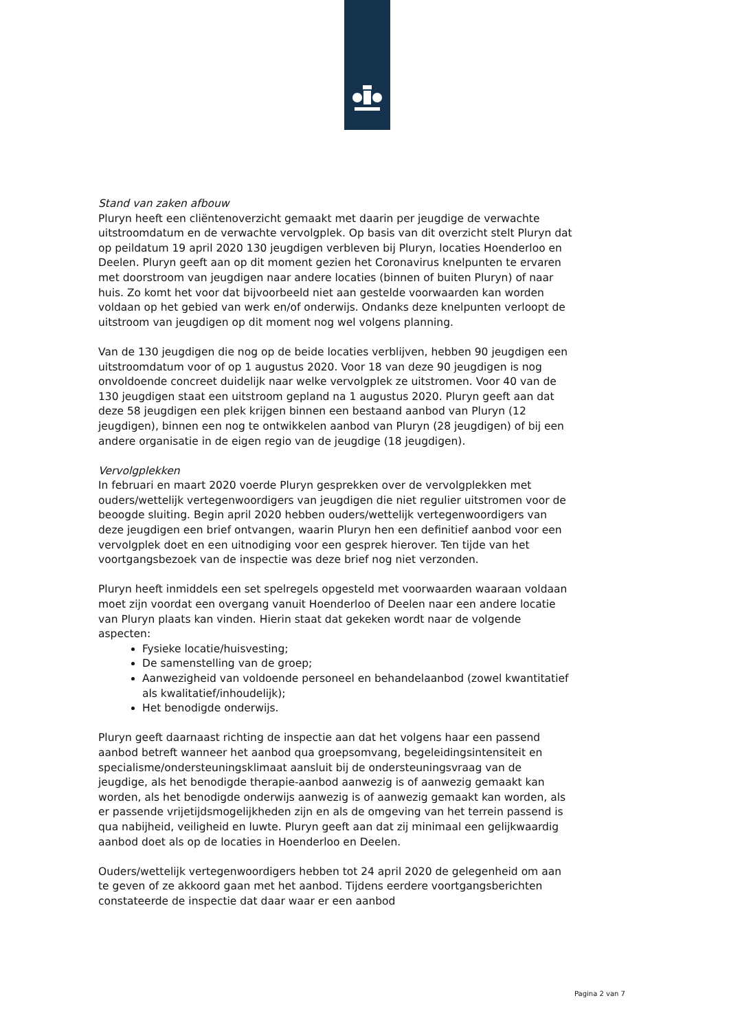Stand van zaken afbouw
Pluryn heeft een cliëntenoverzicht gemaakt met daarin per jeugdige de verwachte uitstroomdatum en de verwachte vervolgplek. Op basis van dit overzicht stelt Pluryn dat op peildatum 19 april 2020 130 jeugdigen verbleven bij Pluryn, locaties Hoenderloo en Deelen. Pluryn geeft aan op dit moment gezien het Coronavirus knelpunten te ervaren met doorstroom van jeugdigen naar andere locaties (binnen of buiten Pluryn) of naar huis. Zo komt het voor dat bijvoorbeeld niet aan gestelde voorwaarden kan worden voldaan op het gebied van werk en/of onderwijs. Ondanks deze knelpunten verloopt de uitstroom van jeugdigen op dit moment nog wel volgens planning.
Van de 130 jeugdigen die nog op de beide locaties verblijven, hebben 90 jeugdigen een uitstroomdatum voor of op 1 augustus 2020. Voor 18 van deze 90 jeugdigen is nog onvoldoende concreet duidelijk naar welke vervolgplek ze uitstromen. Voor 40 van de 130 jeugdigen staat een uitstroom gepland na 1 augustus 2020. Pluryn geeft aan dat deze 58 jeugdigen een plek krijgen binnen een bestaand aanbod van Pluryn (12 jeugdigen), binnen een nog te ontwikkelen aanbod van Pluryn (28 jeugdigen) of bij een andere organisatie in de eigen regio van de jeugdige (18 jeugdigen).
Vervolgplekken
In februari en maart 2020 voerde Pluryn gesprekken over de vervolgplekken met ouders/wettelijk vertegenwoordigers van jeugdigen die niet regulier uitstromen voor de beoogde sluiting. Begin april 2020 hebben ouders/wettelijk vertegenwoordigers van deze jeugdigen een brief ontvangen, waarin Pluryn hen een definitief aanbod voor een vervolgplek doet en een uitnodiging voor een gesprek hierover. Ten tijde van het voortgangsbezoek van de inspectie was deze brief nog niet verzonden.
Pluryn heeft inmiddels een set spelregels opgesteld met voorwaarden waaraan voldaan moet zijn voordat een overgang vanuit Hoenderloo of Deelen naar een andere locatie van Pluryn plaats kan vinden. Hierin staat dat gekeken wordt naar de volgende aspecten:
Fysieke locatie/huisvesting;
De samenstelling van de groep;
Aanwezigheid van voldoende personeel en behandelaanbod (zowel kwantitatief als kwalitatief/inhoudelijk);
Het benodigde onderwijs.
Pluryn geeft daarnaast richting de inspectie aan dat het volgens haar een passend aanbod betreft wanneer het aanbod qua groepsomvang, begeleidingsintensiteit en specialisme/ondersteuningsklimaat aansluit bij de ondersteuningsvraag van de jeugdige, als het benodigde therapie-aanbod aanwezig is of aanwezig gemaakt kan worden, als het benodigde onderwijs aanwezig is of aanwezig gemaakt kan worden, als er passende vrijetijdsmogelijkheden zijn en als de omgeving van het terrein passend is qua nabijheid, veiligheid en luwte. Pluryn geeft aan dat zij minimaal een gelijkwaardig aanbod doet als op de locaties in Hoenderloo en Deelen.
Ouders/wettelijk vertegenwoordigers hebben tot 24 april 2020 de gelegenheid om aan te geven of ze akkoord gaan met het aanbod. Tijdens eerdere voortgangsberichten constateerde de inspectie dat daar waar er een aanbod
Pagina 2 van 7